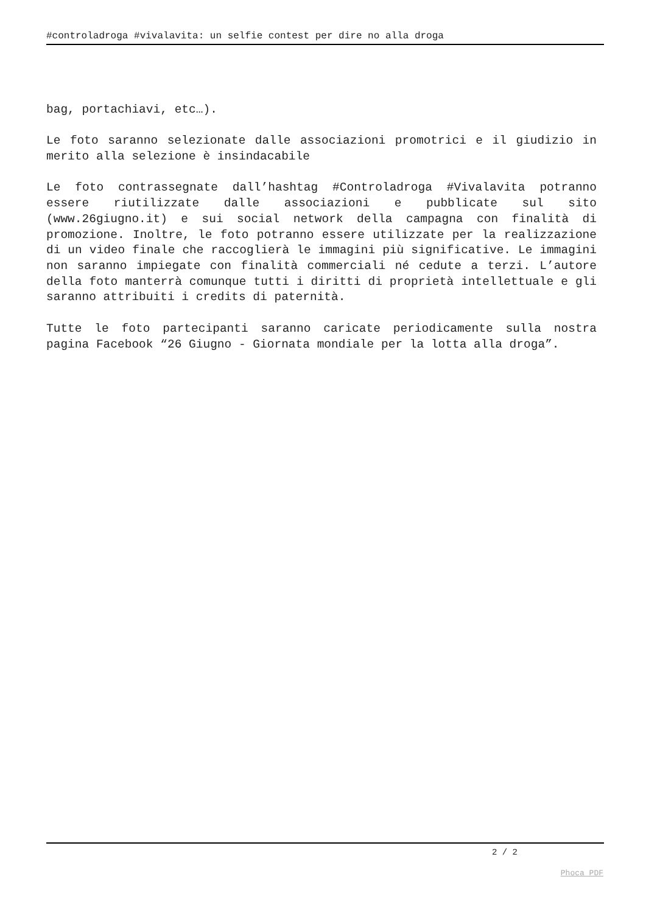#controladroga #vivalavita: un selfie contest per dire no alla droga
bag, portachiavi, etc…).
Le foto saranno selezionate dalle associazioni promotrici e il giudizio in merito alla selezione è insindacabile
Le foto contrassegnate dall’hashtag #Controladroga #Vivalavita potranno essere riutilizzate dalle associazioni e pubblicate sul sito (www.26giugno.it) e sui social network della campagna con finalità di promozione. Inoltre, le foto potranno essere utilizzate per la realizzazione di un video finale che raccoglierà le immagini più significative. Le immagini non saranno impiegate con finalità commerciali né cedute a terzi. L’autore della foto manterrà comunque tutti i diritti di proprietà intellettuale e gli saranno attribuiti i credits di paternità.
Tutte le foto partecipanti saranno caricate periodicamente sulla nostra pagina Facebook “26 Giugno - Giornata mondiale per la lotta alla droga”.
2 / 2
Phoca PDF